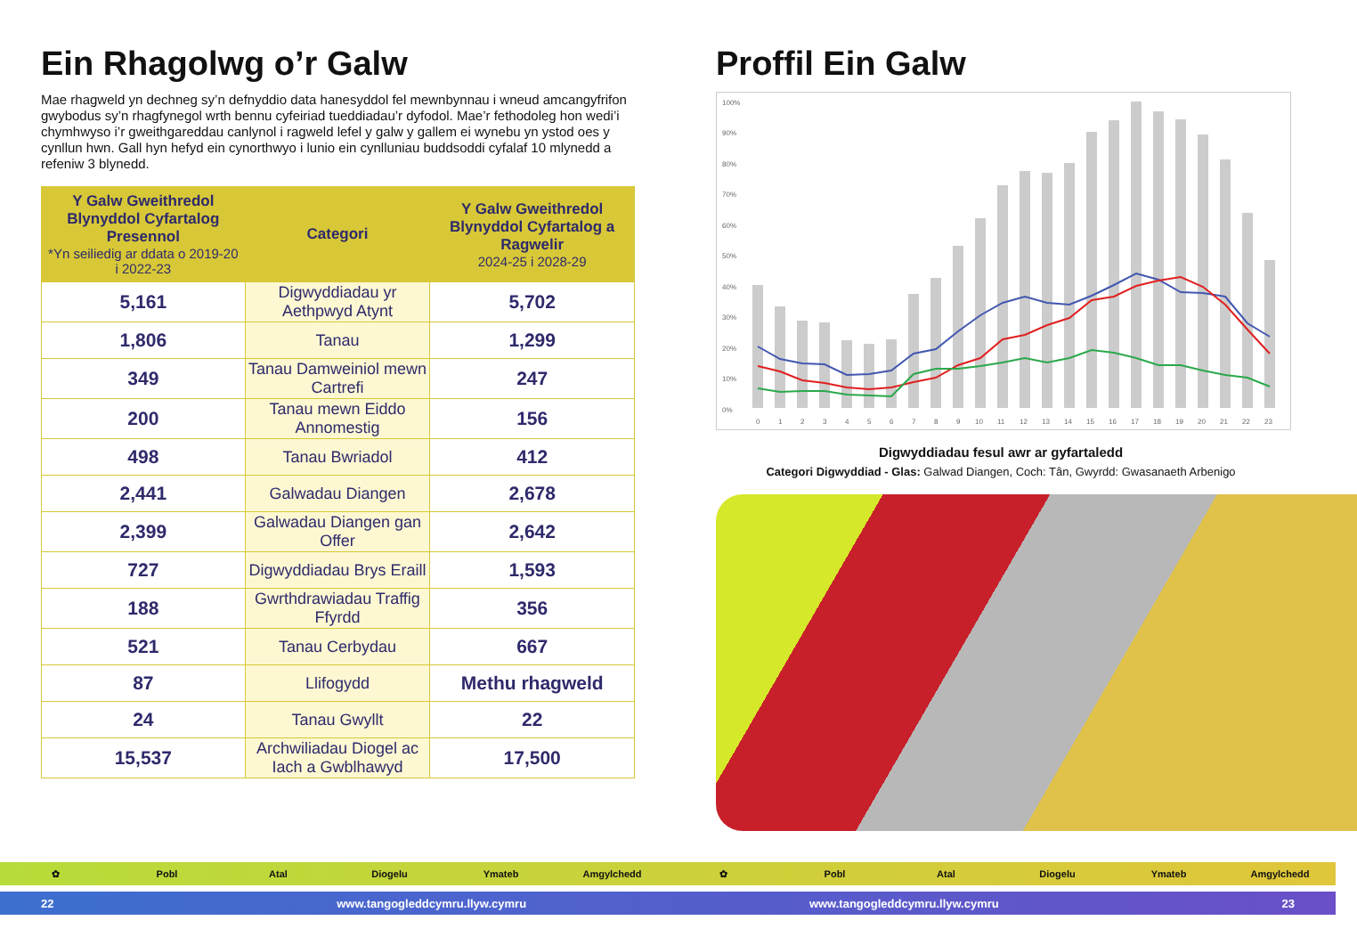Ein Rhagolwg o’r Galw
Mae rhagweld yn dechneg sy’n defnyddio data hanesyddol fel mewnbynnau i wneud amcangyfrifon gwybodus sy’n rhagfynegol wrth bennu cyfeiriad tueddiadau’r dyfodol. Mae’r fethodoleg hon wedi’i chymhwyso i’r gweithgareddau canlynol i ragweld lefel y galw y gallem ei wynebu yn ystod oes y cynllun hwn. Gall hyn hefyd ein cynorthwyo i lunio ein cynlluniau buddsoddi cyfalaf 10 mlynedd a refeniw 3 blynedd.
| Y Galw Gweithredol Blynyddol Cyfartalog Presennol *Yn seiliedig ar ddata o 2019-20 i 2022-23 | Categori | Y Galw Gweithredol Blynyddol Cyfartalog a Ragwelir 2024-25 i 2028-29 |
| --- | --- | --- |
| 5,161 | Digwyddiadau yr Aethpwyd Atynt | 5,702 |
| 1,806 | Tanau | 1,299 |
| 349 | Tanau Damweiniol mewn Cartrefi | 247 |
| 200 | Tanau mewn Eiddo Annomestig | 156 |
| 498 | Tanau Bwriadol | 412 |
| 2,441 | Galwadau Diangen | 2,678 |
| 2,399 | Galwadau Diangen gan Offer | 2,642 |
| 727 | Digwyddiadau Brys Eraill | 1,593 |
| 188 | Gwrthdrawiadau Traffig Ffyrdd | 356 |
| 521 | Tanau Cerbydau | 667 |
| 87 | Llifogydd | Methu rhagweld |
| 24 | Tanau Gwyllt | 22 |
| 15,537 | Archwiliadau Diogel ac Iach a Gwblhawyd | 17,500 |
Proffil Ein Galw
100%
90%
80%
70%
60%
50%
40%
30%
20%
10%
0%
0
1
2
3
4
5
6
7
8
9
10
11
12
13
14
15
16
17
18
19
20
21
22
23
Digwyddiadau fesul awr ar gyfartaledd
Categori Digwyddiad - Glas: Galwad Diangen, Coch: Tân, Gwyrdd: Gwasanaeth Arbenigo
✿ Pobl Atal Diogelu Ymateb Amgylchedd ✿ Pobl Atal Diogelu Ymateb Amgylchedd
22 www.tangogleddcymru.llyw.cymru www.tangogleddcymru.llyw.cymru 23